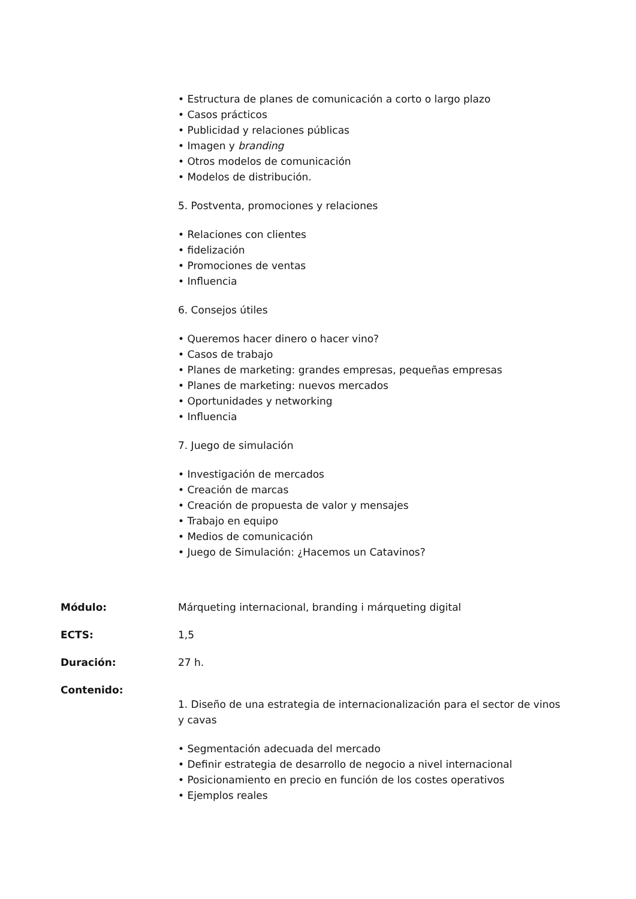• Estructura de planes de comunicación a corto o largo plazo
• Casos prácticos
• Publicidad y relaciones públicas
• Imagen y branding
• Otros modelos de comunicación
• Modelos de distribución.
5. Postventa, promociones y relaciones
• Relaciones con clientes
• fidelización
• Promociones de ventas
• Influencia
6. Consejos útiles
• Queremos hacer dinero o hacer vino?
• Casos de trabajo
• Planes de marketing: grandes empresas, pequeñas empresas
• Planes de marketing: nuevos mercados
• Oportunidades y networking
• Influencia
7. Juego de simulación
• Investigación de mercados
• Creación de marcas
• Creación de propuesta de valor y mensajes
• Trabajo en equipo
• Medios de comunicación
• Juego de Simulación: ¿Hacemos un Catavinos?
Módulo: Márqueting internacional, branding i márqueting digital
ECTS: 1,5
Duración: 27 h.
Contenido:
1. Diseño de una estrategia de internacionalización para el sector de vinos y cavas
• Segmentación adecuada del mercado
• Definir estrategia de desarrollo de negocio a nivel internacional
• Posicionamiento en precio en función de los costes operativos
• Ejemplos reales